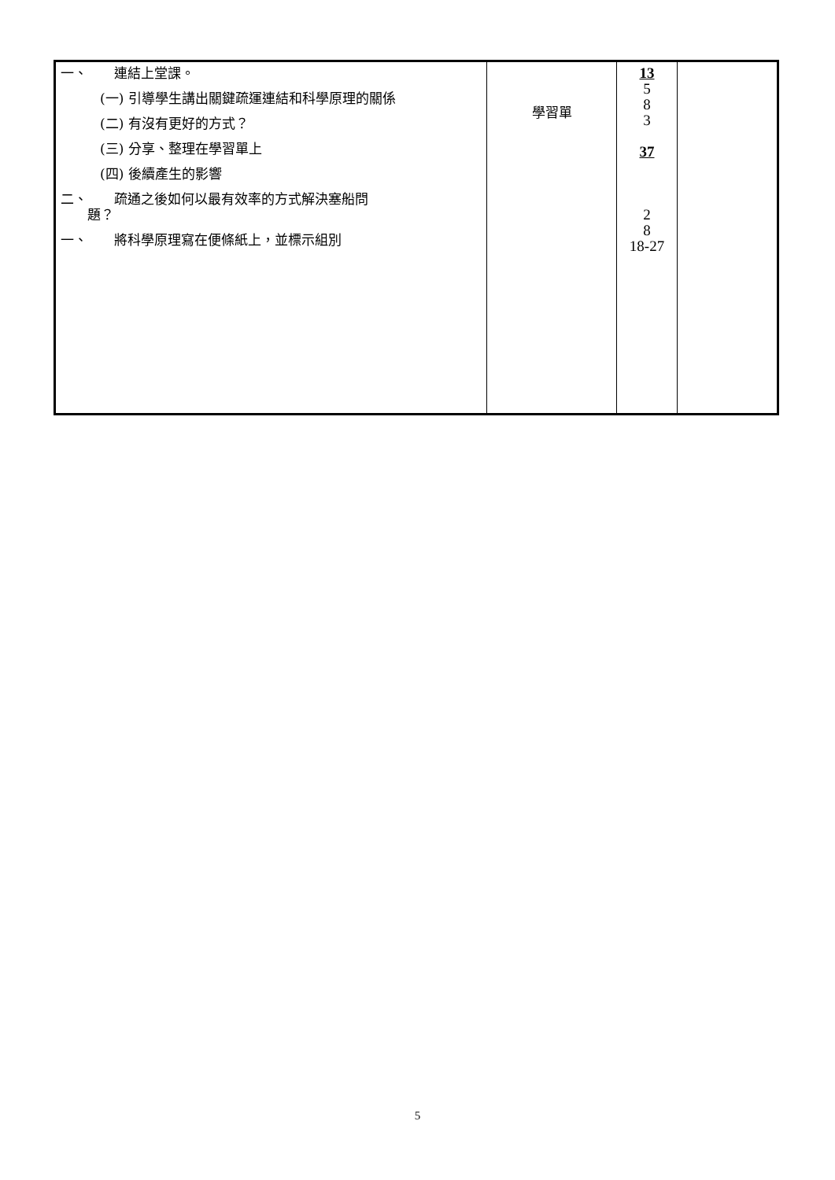| 一、 連結上堂課。 (一) 引導學生講出關鍵疏運連結和科學原理的關係 (二) 有沒有更好的方式？ (三) 分享、整理在學習單上 (四) 後續產生的影響 二、 疏通之後如何以最有效率的方式解決塞船問 題？ 一、 將科學原理寫在便條紙上，並標示組別 | 學習單 | 13 5 8 3 37 2 8 18-27 | |
5